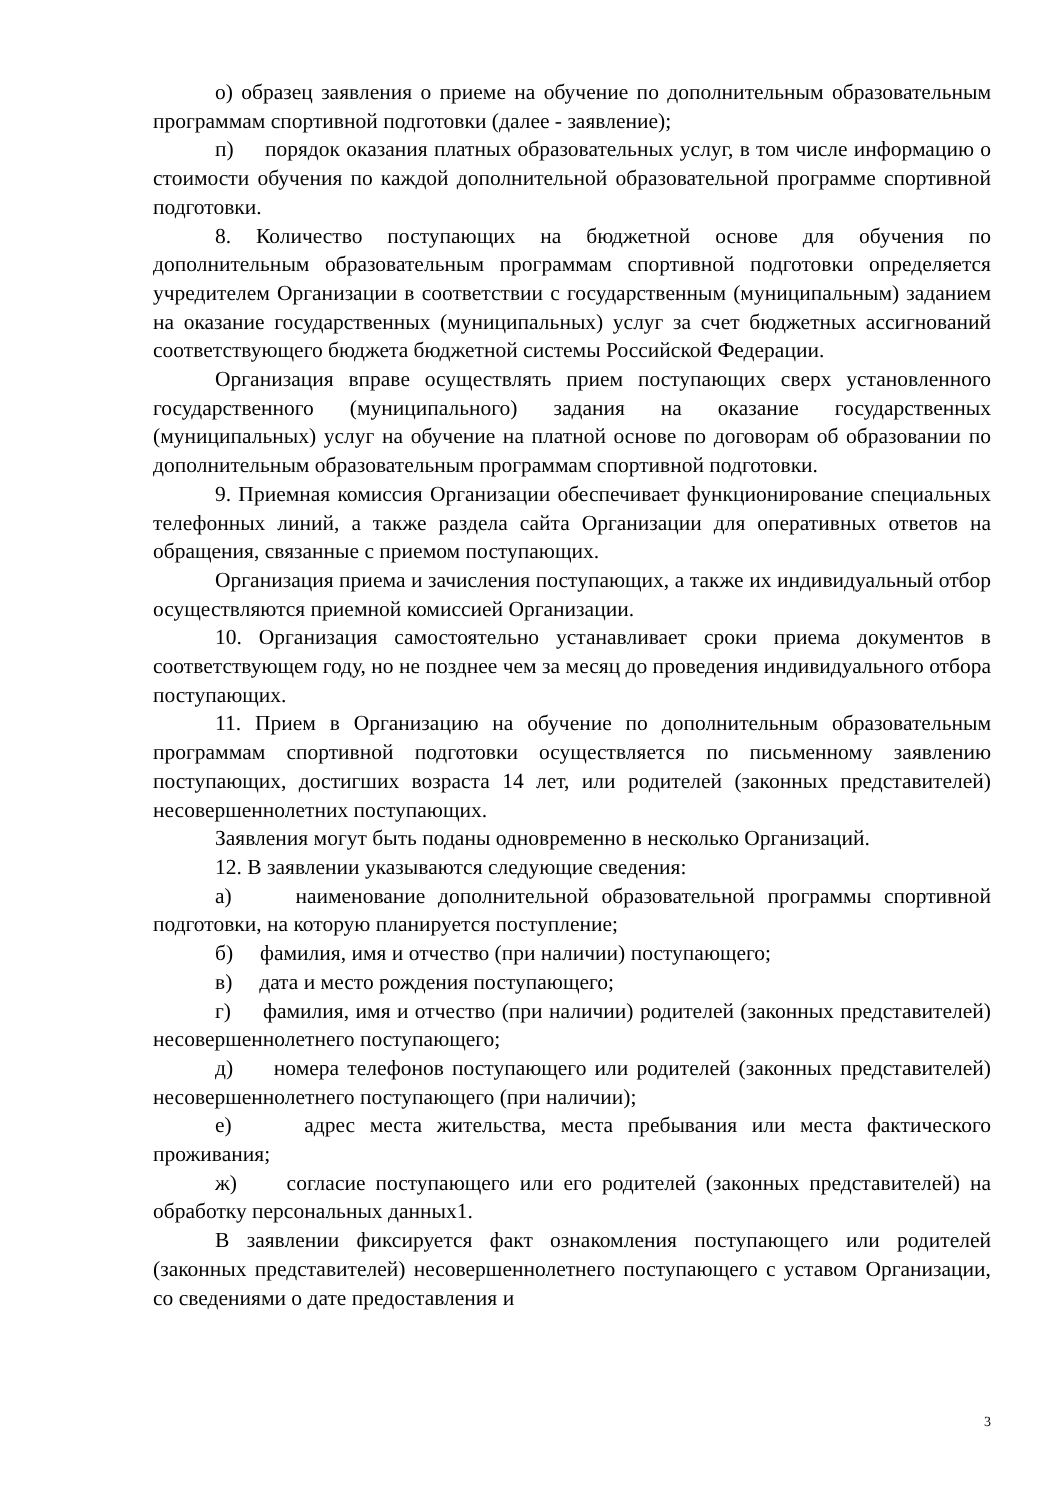о) образец заявления о приеме на обучение по дополнительным образовательным программам спортивной подготовки (далее - заявление);
п) порядок оказания платных образовательных услуг, в том числе информацию о стоимости обучения по каждой дополнительной образовательной программе спортивной подготовки.
8. Количество поступающих на бюджетной основе для обучения по дополнительным образовательным программам спортивной подготовки определяется учредителем Организации в соответствии с государственным (муниципальным) заданием на оказание государственных (муниципальных) услуг за счет бюджетных ассигнований соответствующего бюджета бюджетной системы Российской Федерации.
Организация вправе осуществлять прием поступающих сверх установленного государственного (муниципального) задания на оказание государственных (муниципальных) услуг на обучение на платной основе по договорам об образовании по дополнительным образовательным программам спортивной подготовки.
9. Приемная комиссия Организации обеспечивает функционирование специальных телефонных линий, а также раздела сайта Организации для оперативных ответов на обращения, связанные с приемом поступающих.
Организация приема и зачисления поступающих, а также их индивидуальный отбор осуществляются приемной комиссией Организации.
10. Организация самостоятельно устанавливает сроки приема документов в соответствующем году, но не позднее чем за месяц до проведения индивидуального отбора поступающих.
11. Прием в Организацию на обучение по дополнительным образовательным программам спортивной подготовки осуществляется по письменному заявлению поступающих, достигших возраста 14 лет, или родителей (законных представителей) несовершеннолетних поступающих.
Заявления могут быть поданы одновременно в несколько Организаций.
12. В заявлении указываются следующие сведения:
а) наименование дополнительной образовательной программы спортивной подготовки, на которую планируется поступление;
б) фамилия, имя и отчество (при наличии) поступающего;
в) дата и место рождения поступающего;
г) фамилия, имя и отчество (при наличии) родителей (законных представителей) несовершеннолетнего поступающего;
д) номера телефонов поступающего или родителей (законных представителей) несовершеннолетнего поступающего (при наличии);
е) адрес места жительства, места пребывания или места фактического проживания;
ж) согласие поступающего или его родителей (законных представителей) на обработку персональных данных1.
В заявлении фиксируется факт ознакомления поступающего или родителей (законных представителей) несовершеннолетнего поступающего с уставом Организации, со сведениями о дате предоставления и
3